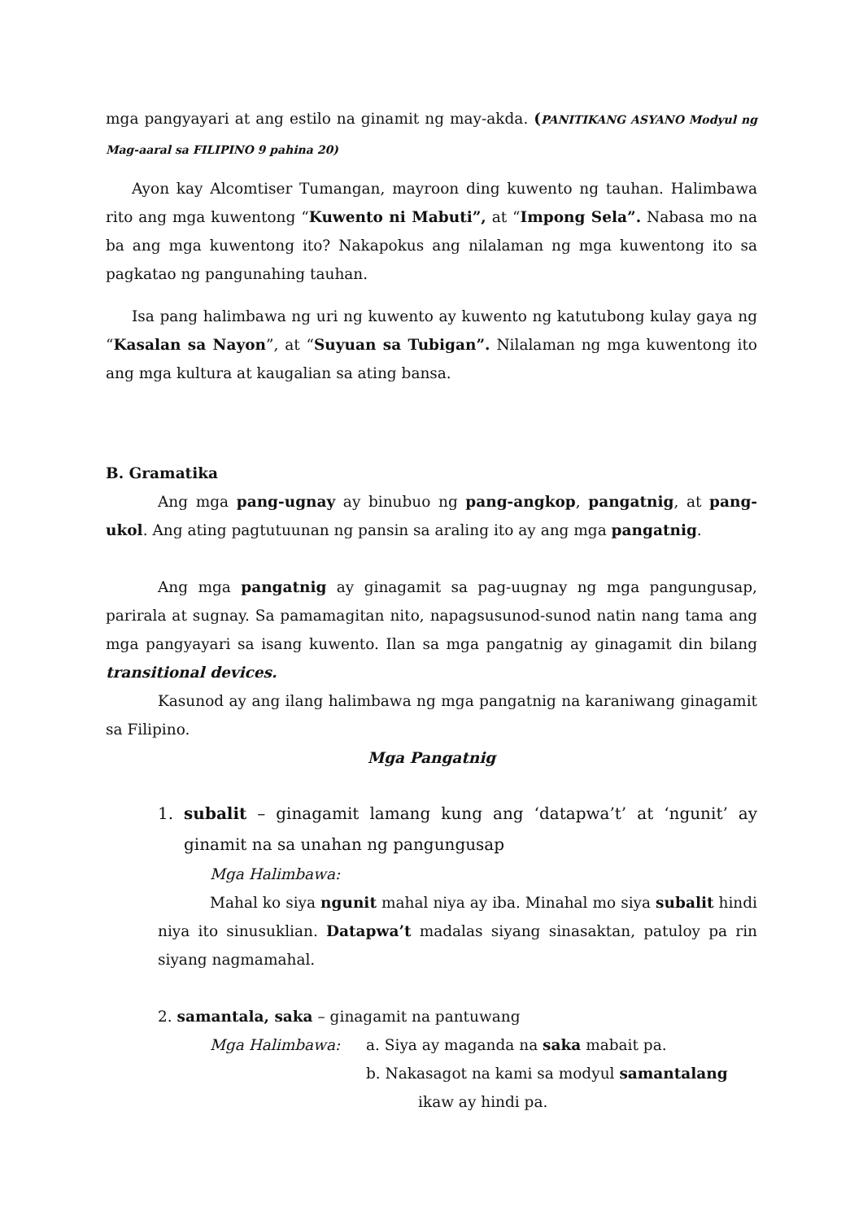mga pangyayari at ang estilo na ginamit ng may-akda. (PANITIKANG ASYANO Modyul ng Mag-aaral sa FILIPINO 9 pahina 20)
Ayon kay Alcomtiser Tumangan, mayroon ding kuwento ng tauhan. Halimbawa rito ang mga kuwentong “Kuwento ni Mabuti”, at “Impong Sela”. Nabasa mo na ba ang mga kuwentong ito? Nakapokus ang nilalaman ng mga kuwentong ito sa pagkatao ng pangunahing tauhan.
Isa pang halimbawa ng uri ng kuwento ay kuwento ng katutubong kulay gaya ng “Kasalan sa Nayon”, at “Suyuan sa Tubigan”. Nilalaman ng mga kuwentong ito ang mga kultura at kaugalian sa ating bansa.
B. Gramatika
Ang mga pang-ugnay ay binubuo ng pang-angkop, pangatnig, at pang-ukol. Ang ating pagtutuunan ng pansin sa araling ito ay ang mga pangatnig.
Ang mga pangatnig ay ginagamit sa pag-uugnay ng mga pangungusap, parirala at sugnay. Sa pamamagitan nito, napagsusunod-sunod natin nang tama ang mga pangyayari sa isang kuwento. Ilan sa mga pangatnig ay ginagamit din bilang transitional devices.
Kasunod ay ang ilang halimbawa ng mga pangatnig na karaniwang ginagamit sa Filipino.
Mga Pangatnig
1. subalit – ginagamit lamang kung ang ‘datapwa’t’ at ‘ngunit’ ay ginamit na sa unahan ng pangungusap
Mga Halimbawa:
Mahal ko siya ngunit mahal niya ay iba. Minahal mo siya subalit hindi niya ito sinusuklian. Datapwa’t madalas siyang sinasaktan, patuloy pa rin siyang nagmamahal.
2. samantala, saka – ginagamit na pantuwang
Mga Halimbawa: a. Siya ay maganda na saka mabait pa.
b. Nakasagot na kami sa modyul samantalang
ikaw ay hindi pa.